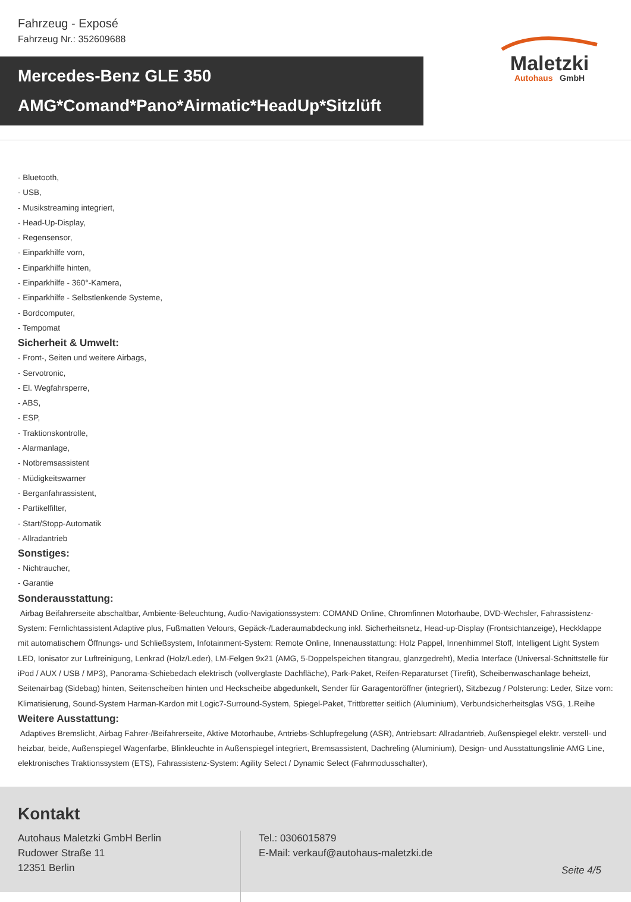Fahrzeug - Exposé
Fahrzeug Nr.: 352609688
Maletzki
Autohaus GmbH
Mercedes-Benz GLE 350
AMG*Comand*Pano*Airmatic*HeadUp*Sitzlüft
- Bluetooth,
- USB,
- Musikstreaming integriert,
- Head-Up-Display,
- Regensensor,
- Einparkhilfe vorn,
- Einparkhilfe hinten,
- Einparkhilfe - 360°-Kamera,
- Einparkhilfe - Selbstlenkende Systeme,
- Bordcomputer,
- Tempomat
Sicherheit & Umwelt:
- Front-, Seiten und weitere Airbags,
- Servotronic,
- El. Wegfahrsperre,
- ABS,
- ESP,
- Traktionskontrolle,
- Alarmanlage,
- Notbremsassistent
- Müdigkeitswarner
- Berganfahrassistent,
- Partikelfilter,
- Start/Stopp-Automatik
- Allradantrieb
Sonstiges:
- Nichtraucher,
- Garantie
Sonderausstattung:
Airbag Beifahrerseite abschaltbar, Ambiente-Beleuchtung, Audio-Navigationssystem: COMAND Online, Chromfinnen Motorhaube, DVD-Wechsler, Fahrassistenz-System: Fernlichtassistent Adaptive plus, Fußmatten Velours, Gepäck-/Laderaumabdeckung inkl. Sicherheitsnetz, Head-up-Display (Frontsichtanzeige), Heckklappe mit automatischem Öffnungs- und Schließsystem, Infotainment-System: Remote Online, Innenausstattung: Holz Pappel, Innenhimmel Stoff, Intelligent Light System LED, Ionisator zur Luftreinigung, Lenkrad (Holz/Leder), LM-Felgen 9x21 (AMG, 5-Doppelspeichen titangrau, glanzgedreht), Media Interface (Universal-Schnittstelle für iPod / AUX / USB / MP3), Panorama-Schiebedach elektrisch (vollverglaste Dachfläche), Park-Paket, Reifen-Reparaturset (Tirefit), Scheibenwaschanlage beheizt, Seitenairbag (Sidebag) hinten, Seitenscheiben hinten und Heckscheibe abgedunkelt, Sender für Garagentoröffner (integriert), Sitzbezug / Polsterung: Leder, Sitze vorn: Klimatisierung, Sound-System Harman-Kardon mit Logic7-Surround-System, Spiegel-Paket, Trittbretter seitlich (Aluminium), Verbundsicherheitsglas VSG, 1.Reihe
Weitere Ausstattung:
Adaptives Bremslicht, Airbag Fahrer-/Beifahrerseite, Aktive Motorhaube, Antriebs-Schlupfregelung (ASR), Antriebsart: Allradantrieb, Außenspiegel elektr. verstell- und heizbar, beide, Außenspiegel Wagenfarbe, Blinkleuchte in Außenspiegel integriert, Bremsassistent, Dachreling (Aluminium), Design- und Ausstattungslinie AMG Line, elektronisches Traktionssystem (ETS), Fahrassistenz-System: Agility Select / Dynamic Select (Fahrmodusschalter),
Kontakt
Autohaus Maletzki GmbH Berlin
Rudower Straße 11
12351 Berlin
Tel.: 0306015879
E-Mail: verkauf@autohaus-maletzki.de
Seite 4/5